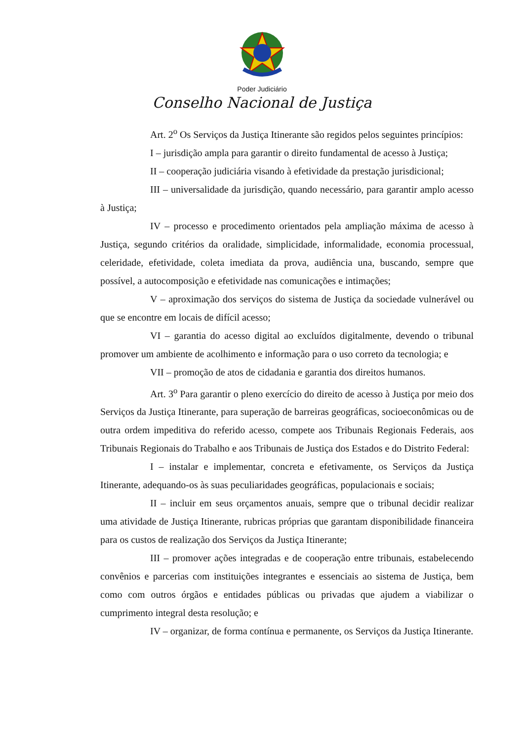Poder Judiciário
Conselho Nacional de Justiça
Art. 2<sup>o</sup> Os Serviços da Justiça Itinerante são regidos pelos seguintes princípios:
I – jurisdição ampla para garantir o direito fundamental de acesso à Justiça;
II – cooperação judiciária visando à efetividade da prestação jurisdicional;
III – universalidade da jurisdição, quando necessário, para garantir amplo acesso à Justiça;
IV – processo e procedimento orientados pela ampliação máxima de acesso à Justiça, segundo critérios da oralidade, simplicidade, informalidade, economia processual, celeridade, efetividade, coleta imediata da prova, audiência una, buscando, sempre que possível, a autocomposição e efetividade nas comunicações e intimações;
V – aproximação dos serviços do sistema de Justiça da sociedade vulnerável ou que se encontre em locais de difícil acesso;
VI – garantia do acesso digital ao excluídos digitalmente, devendo o tribunal promover um ambiente de acolhimento e informação para o uso correto da tecnologia; e
VII – promoção de atos de cidadania e garantia dos direitos humanos.
Art. 3<sup>o</sup> Para garantir o pleno exercício do direito de acesso à Justiça por meio dos Serviços da Justiça Itinerante, para superação de barreiras geográficas, socioeconômicas ou de outra ordem impeditiva do referido acesso, compete aos Tribunais Regionais Federais, aos Tribunais Regionais do Trabalho e aos Tribunais de Justiça dos Estados e do Distrito Federal:
I – instalar e implementar, concreta e efetivamente, os Serviços da Justiça Itinerante, adequando-os às suas peculiaridades geográficas, populacionais e sociais;
II – incluir em seus orçamentos anuais, sempre que o tribunal decidir realizar uma atividade de Justiça Itinerante, rubricas próprias que garantam disponibilidade financeira para os custos de realização dos Serviços da Justiça Itinerante;
III – promover ações integradas e de cooperação entre tribunais, estabelecendo convênios e parcerias com instituições integrantes e essenciais ao sistema de Justiça, bem como com outros órgãos e entidades públicas ou privadas que ajudem a viabilizar o cumprimento integral desta resolução; e
IV – organizar, de forma contínua e permanente, os Serviços da Justiça Itinerante.